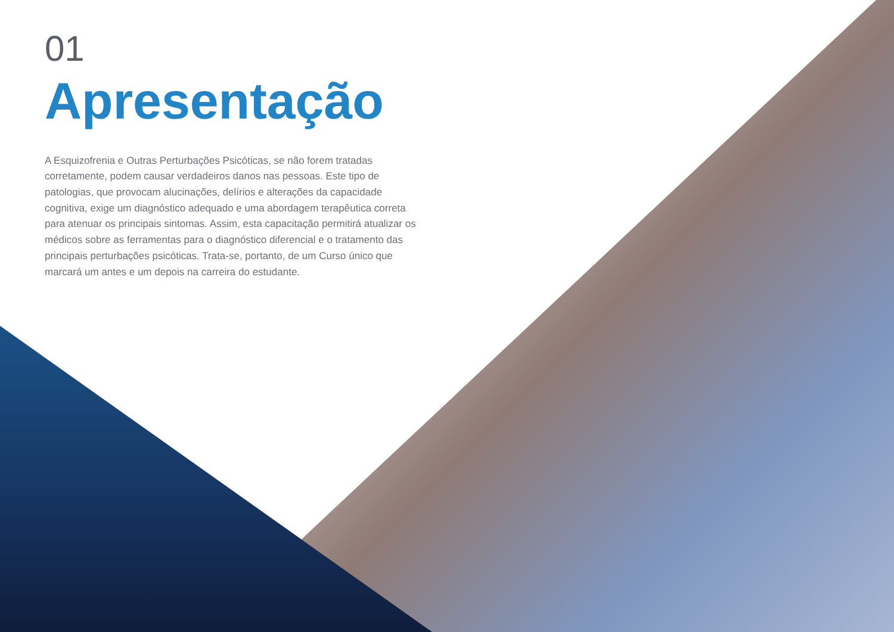01
Apresentação
A Esquizofrenia e Outras Perturbações Psicóticas, se não forem tratadas corretamente, podem causar verdadeiros danos nas pessoas. Este tipo de patologias, que provocam alucinações, delírios e alterações da capacidade cognitiva, exige um diagnóstico adequado e uma abordagem terapêutica correta para atenuar os principais sintomas. Assim, esta capacitação permitirá atualizar os médicos sobre as ferramentas para o diagnóstico diferencial e o tratamento das principais perturbações psicóticas. Trata-se, portanto, de um Curso único que marcará um antes e um depois na carreira do estudante.